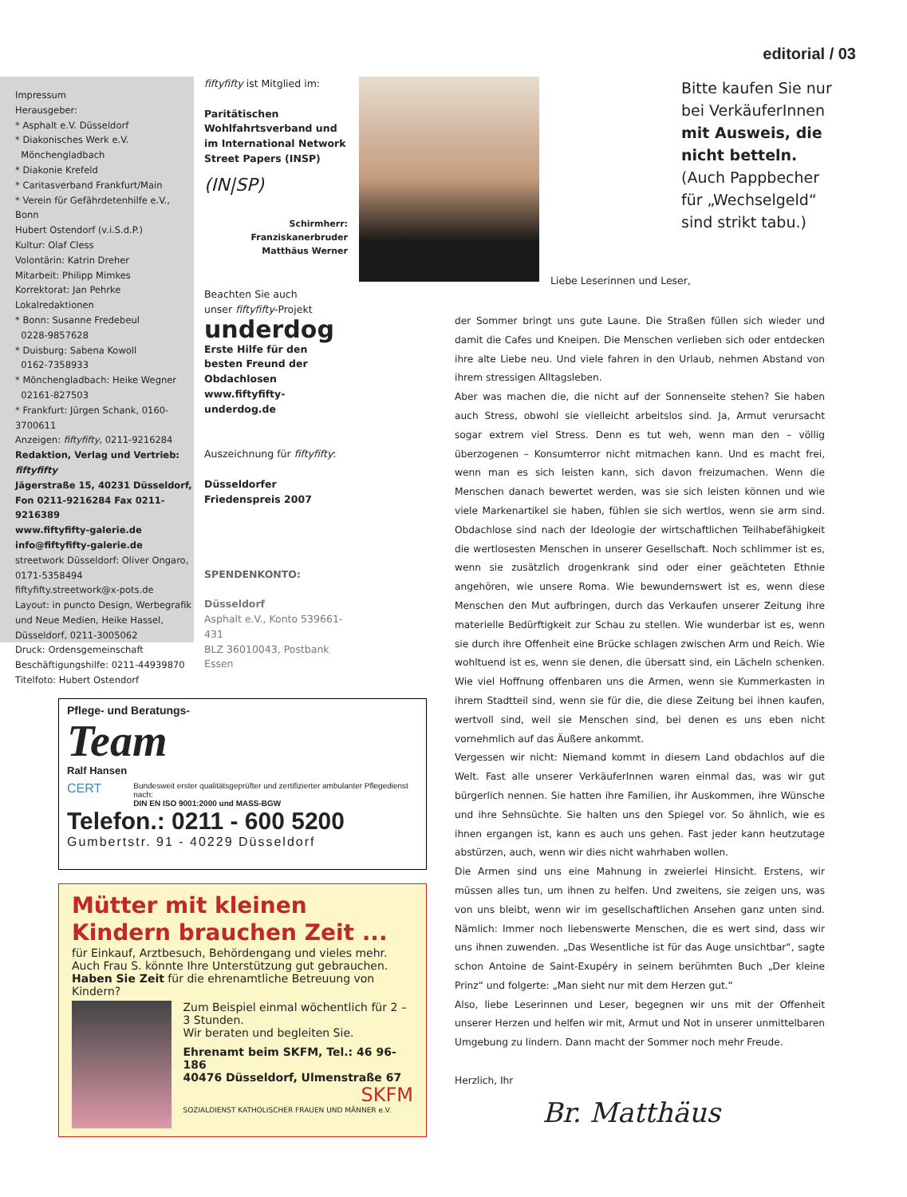editorial / 03
Impressum
Herausgeber:
* Asphalt e.V. Düsseldorf
* Diakonisches Werk e.V.
Mönchengladbach
* Diakonie Krefeld
* Caritasverband Frankfurt/Main
* Verein für Gefährdetenhilfe e.V., Bonn
Hubert Ostendorf (v.i.S.d.P.)
Kultur: Olaf Cless
Volontärin: Katrin Dreher
Mitarbeit: Philipp Mimkes
Korrektorat: Jan Pehrke
Lokalredaktionen
* Bonn: Susanne Fredebeul
0228-9857628
* Duisburg: Sabena Kowoll
0162-7358933
* Mönchengladbach: Heike Wegner
02161-827503
* Frankfurt: Jürgen Schank, 0160-3700611
Anzeigen: fiftyfifty, 0211-9216284
Redaktion, Verlag und Vertrieb: fiftyfifty
Jägerstraße 15, 40231 Düsseldorf,
Fon 0211-9216284 Fax 0211-9216389
www.fiftyfifty-galerie.de
info@fiftyfifty-galerie.de
streetwork Düsseldorf: Oliver Ongaro,
0171-5358494
fiftyfifty.streetwork@x-pots.de
Layout: in puncto Design, Werbegrafik
und Neue Medien, Heike Hassel,
Düsseldorf, 0211-3005062
Druck: Ordensgemeinschaft
Beschäftigungshilfe: 0211-44939870
Titelfoto: Hubert Ostendorf
fiftyfifty ist Mitglied im:
Paritätischen Wohlfahrtsverband und im International Network Street Papers (INSP)
(IN|SP)
Schirmherr:
Franziskanerbruder
Matthäus Werner
Beachten Sie auch
unser fiftyfifty-Projekt
underdog
Erste Hilfe für den besten Freund der Obdachlosen
www.fiftyfifty-underdog.de
Auszeichnung für fiftyfifty:
Düsseldorfer
Friedenspreis 2007
SPENDENKONTO:
Düsseldorf
Asphalt e.V., Konto 539661-431
BLZ 36010043, Postbank Essen
Bitte kaufen Sie nur bei VerkäuferInnen mit Ausweis, die nicht betteln. (Auch Pappbecher für „Wechselgeld“ sind strikt tabu.)
Liebe Leserinnen und Leser,
der Sommer bringt uns gute Laune. Die Straßen füllen sich wieder und damit die Cafes und Kneipen. Die Menschen verlieben sich oder entdecken ihre alte Liebe neu. Und viele fahren in den Urlaub, nehmen Abstand von ihrem stressigen Alltagsleben.
Aber was machen die, die nicht auf der Sonnenseite stehen? Sie haben auch Stress, obwohl sie vielleicht arbeitslos sind. Ja, Armut verursacht sogar extrem viel Stress. Denn es tut weh, wenn man den – völlig überzogenen – Konsumterror nicht mitmachen kann. Und es macht frei, wenn man es sich leisten kann, sich davon freizumachen. Wenn die Menschen danach bewertet werden, was sie sich leisten können und wie viele Markenartikel sie haben, fühlen sie sich wertlos, wenn sie arm sind. Obdachlose sind nach der Ideologie der wirtschaftlichen Teilhabefähigkeit die wertlosesten Menschen in unserer Gesellschaft. Noch schlimmer ist es, wenn sie zusätzlich drogenkrank sind oder einer geächteten Ethnie angehören, wie unsere Roma. Wie bewundernswert ist es, wenn diese Menschen den Mut aufbringen, durch das Verkaufen unserer Zeitung ihre materielle Bedürftigkeit zur Schau zu stellen. Wie wunderbar ist es, wenn sie durch ihre Offenheit eine Brücke schlagen zwischen Arm und Reich. Wie wohltuend ist es, wenn sie denen, die übersatt sind, ein Lächeln schenken. Wie viel Hoffnung offenbaren uns die Armen, wenn sie Kummerkasten in ihrem Stadtteil sind, wenn sie für die, die diese Zeitung bei ihnen kaufen, wertvoll sind, weil sie Menschen sind, bei denen es uns eben nicht vornehmlich auf das Äußere ankommt.
Vergessen wir nicht: Niemand kommt in diesem Land obdachlos auf die Welt. Fast alle unserer VerkäuferInnen waren einmal das, was wir gut bürgerlich nennen. Sie hatten ihre Familien, ihr Auskommen, ihre Wünsche und ihre Sehnsüchte. Sie halten uns den Spiegel vor. So ähnlich, wie es ihnen ergangen ist, kann es auch uns gehen. Fast jeder kann heutzutage abstürzen, auch, wenn wir dies nicht wahrhaben wollen.
Die Armen sind uns eine Mahnung in zweierlei Hinsicht. Erstens, wir müssen alles tun, um ihnen zu helfen. Und zweitens, sie zeigen uns, was von uns bleibt, wenn wir im gesellschaftlichen Ansehen ganz unten sind. Nämlich: Immer noch liebenswerte Menschen, die es wert sind, dass wir uns ihnen zuwenden. „Das Wesentliche ist für das Auge unsichtbar“, sagte schon Antoine de Saint-Exupéry in seinem berühmten Buch „Der kleine Prinz“ und folgerte: „Man sieht nur mit dem Herzen gut.“
Also, liebe Leserinnen und Leser, begegnen wir uns mit der Offenheit unserer Herzen und helfen wir mit, Armut und Not in unserer unmittelbaren Umgebung zu lindern. Dann macht der Sommer noch mehr Freude.
Herzlich, Ihr
Br. Matthäus
Pflege- und Beratungs-
Team
Ralf Hansen
CERT Bundesweit erster qualitätsgeprüfter und zertifizierter ambulanter Pflegedienst nach:
DIN EN ISO 9001:2000 und MASS-BGW
Telefon.: 0211 - 600 5200
Gumbertstr. 91 - 40229 Düsseldorf
Mütter mit kleinen Kindern brauchen Zeit ...
für Einkauf, Arztbesuch, Behördengang und vieles mehr. Auch Frau S. könnte Ihre Unterstützung gut gebrauchen.
Haben Sie Zeit für die ehrenamtliche Betreuung von Kindern?
Zum Beispiel einmal wöchentlich für 2 –3 Stunden.
Wir beraten und begleiten Sie.
Ehrenamt beim SKFM, Tel.: 46 96-186
40476 Düsseldorf, Ulmenstraße 67
SKFM
SOZIALDIENST KATHOLISCHER FRAUEN UND MÄNNER e.V.